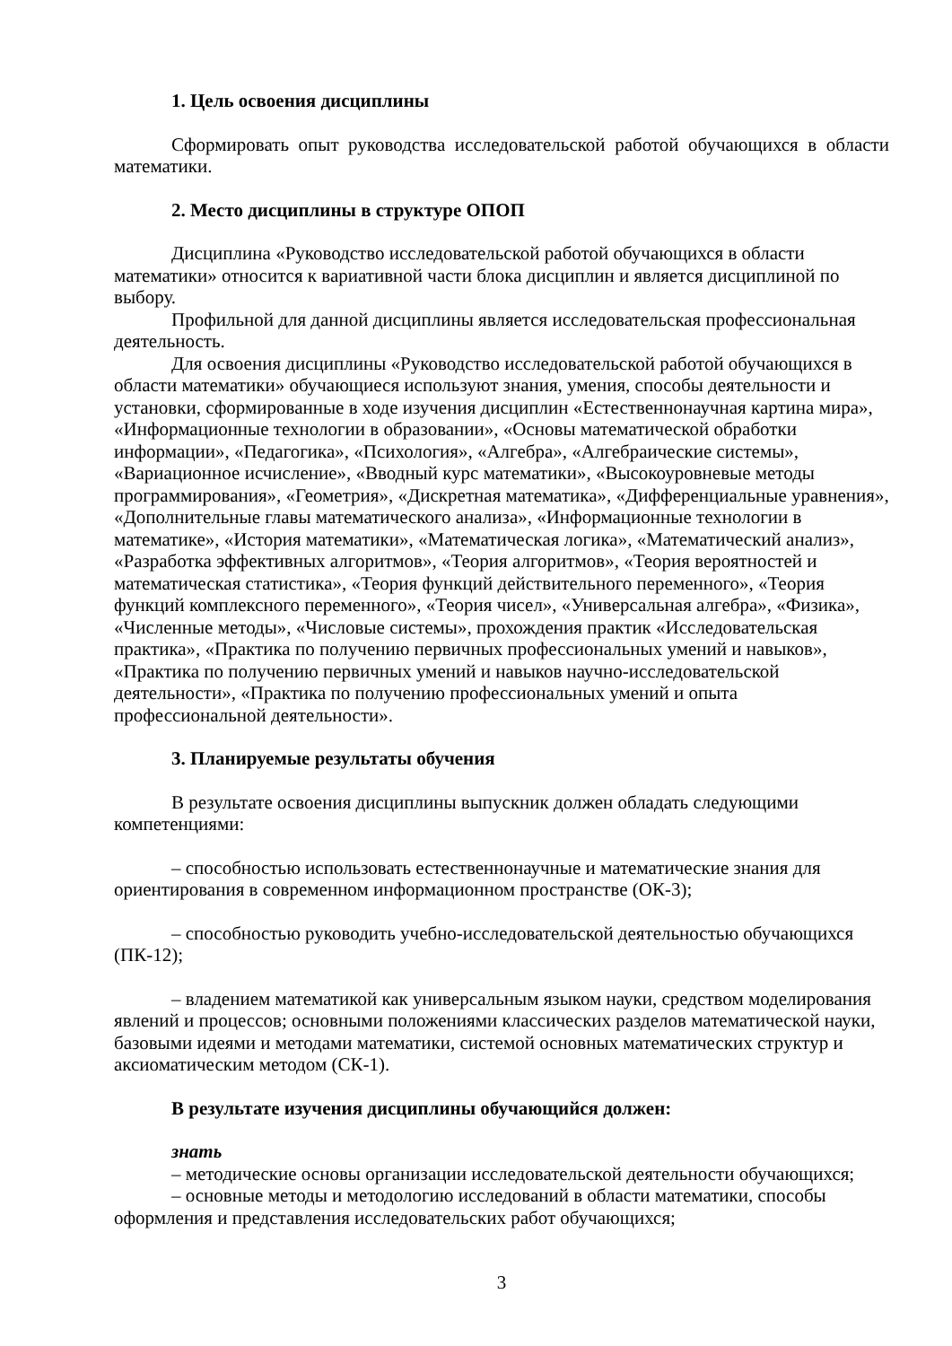1. Цель освоения дисциплины
Сформировать опыт руководства исследовательской работой обучающихся в области математики.
2. Место дисциплины в структуре ОПОП
Дисциплина «Руководство исследовательской работой обучающихся в области математики» относится к вариативной части блока дисциплин и является дисциплиной по выбору.
Профильной для данной дисциплины является исследовательская профессиональная деятельность.
Для освоения дисциплины «Руководство исследовательской работой обучающихся в области математики» обучающиеся используют знания, умения, способы деятельности и установки, сформированные в ходе изучения дисциплин «Естественнонаучная картина мира», «Информационные технологии в образовании», «Основы математической обработки информации», «Педагогика», «Психология», «Алгебра», «Алгебраические системы», «Вариационное исчисление», «Вводный курс математики», «Высокоуровневые методы программирования», «Геометрия», «Дискретная математика», «Дифференциальные уравнения», «Дополнительные главы математического анализа», «Информационные технологии в математике», «История математики», «Математическая логика», «Математический анализ», «Разработка эффективных алгоритмов», «Теория алгоритмов», «Теория вероятностей и математическая статистика», «Теория функций действительного переменного», «Теория функций комплексного переменного», «Теория чисел», «Универсальная алгебра», «Физика», «Численные методы», «Числовые системы», прохождения практик «Исследовательская практика», «Практика по получению первичных профессиональных умений и навыков», «Практика по получению первичных умений и навыков научно-исследовательской деятельности», «Практика по получению профессиональных умений и опыта профессиональной деятельности».
3. Планируемые результаты обучения
В результате освоения дисциплины выпускник должен обладать следующими компетенциями:
– способностью использовать естественнонаучные и математические знания для ориентирования в современном информационном пространстве (ОК-3);
– способностью руководить учебно-исследовательской деятельностью обучающихся (ПК-12);
– владением математикой как универсальным языком науки, средством моделирования явлений и процессов; основными положениями классических разделов математической науки, базовыми идеями и методами математики, системой основных математических структур и аксиоматическим методом (СК-1).
В результате изучения дисциплины обучающийся должен:
знать
– методические основы организации исследовательской деятельности обучающихся;
– основные методы и методологию исследований в области математики, способы оформления и представления исследовательских работ обучающихся;
3